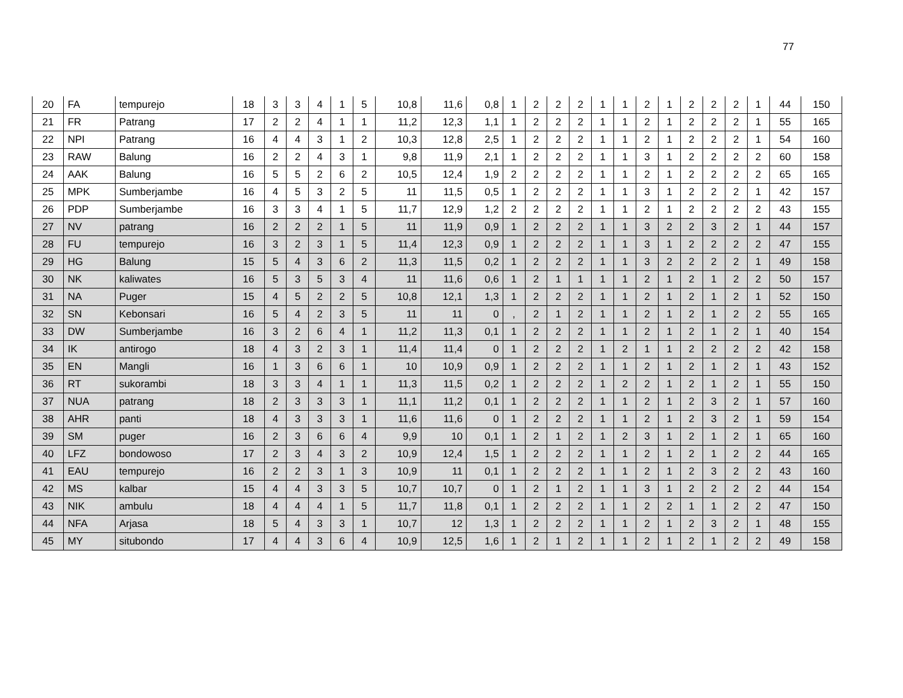77
| 20 | FA | tempurejo | 18 | 3 | 3 | 4 | 1 | 5 | 10,8 | 11,6 | 0,8 | 1 | 2 | 2 | 2 | 1 | 1 | 2 | 1 | 2 | 2 | 2 | 1 | 44 | 150 |
| 21 | FR | Patrang | 17 | 2 | 2 | 4 | 1 | 1 | 11,2 | 12,3 | 1,1 | 1 | 2 | 2 | 2 | 1 | 1 | 2 | 1 | 2 | 2 | 2 | 1 | 55 | 165 |
| 22 | NPI | Patrang | 16 | 4 | 4 | 3 | 1 | 2 | 10,3 | 12,8 | 2,5 | 1 | 2 | 2 | 2 | 1 | 1 | 2 | 1 | 2 | 2 | 2 | 1 | 54 | 160 |
| 23 | RAW | Balung | 16 | 2 | 2 | 4 | 3 | 1 | 9,8 | 11,9 | 2,1 | 1 | 2 | 2 | 2 | 1 | 1 | 3 | 1 | 2 | 2 | 2 | 2 | 60 | 158 |
| 24 | AAK | Balung | 16 | 5 | 5 | 2 | 6 | 2 | 10,5 | 12,4 | 1,9 | 2 | 2 | 2 | 2 | 1 | 1 | 2 | 1 | 2 | 2 | 2 | 2 | 65 | 165 |
| 25 | MPK | Sumberjambe | 16 | 4 | 5 | 3 | 2 | 5 | 11 | 11,5 | 0,5 | 1 | 2 | 2 | 2 | 1 | 1 | 3 | 1 | 2 | 2 | 2 | 1 | 42 | 157 |
| 26 | PDP | Sumberjambe | 16 | 3 | 3 | 4 | 1 | 5 | 11,7 | 12,9 | 1,2 | 2 | 2 | 2 | 2 | 1 | 1 | 2 | 1 | 2 | 2 | 2 | 2 | 43 | 155 |
| 27 | NV | patrang | 16 | 2 | 2 | 2 | 1 | 5 | 11 | 11,9 | 0,9 | 1 | 2 | 2 | 2 | 1 | 1 | 3 | 2 | 2 | 3 | 2 | 1 | 44 | 157 |
| 28 | FU | tempurejo | 16 | 3 | 2 | 3 | 1 | 5 | 11,4 | 12,3 | 0,9 | 1 | 2 | 2 | 2 | 1 | 1 | 3 | 1 | 2 | 2 | 2 | 2 | 47 | 155 |
| 29 | HG | Balung | 15 | 5 | 4 | 3 | 6 | 2 | 11,3 | 11,5 | 0,2 | 1 | 2 | 2 | 2 | 1 | 1 | 3 | 2 | 2 | 2 | 2 | 1 | 49 | 158 |
| 30 | NK | kaliwates | 16 | 5 | 3 | 5 | 3 | 4 | 11 | 11,6 | 0,6 | 1 | 2 | 1 | 1 | 1 | 1 | 2 | 1 | 2 | 1 | 2 | 2 | 50 | 157 |
| 31 | NA | Puger | 15 | 4 | 5 | 2 | 2 | 5 | 10,8 | 12,1 | 1,3 | 1 | 2 | 2 | 2 | 1 | 1 | 2 | 1 | 2 | 1 | 2 | 1 | 52 | 150 |
| 32 | SN | Kebonsari | 16 | 5 | 4 | 2 | 3 | 5 | 11 | 11 | 0 | , | 2 | 1 | 2 | 1 | 1 | 2 | 1 | 2 | 1 | 2 | 2 | 55 | 165 |
| 33 | DW | Sumberjambe | 16 | 3 | 2 | 6 | 4 | 1 | 11,2 | 11,3 | 0,1 | 1 | 2 | 2 | 2 | 1 | 1 | 2 | 1 | 2 | 1 | 2 | 1 | 40 | 154 |
| 34 | IK | antirogo | 18 | 4 | 3 | 2 | 3 | 1 | 11,4 | 11,4 | 0 | 1 | 2 | 2 | 2 | 1 | 2 | 1 | 1 | 2 | 2 | 2 | 2 | 42 | 158 |
| 35 | EN | Mangli | 16 | 1 | 3 | 6 | 6 | 1 | 10 | 10,9 | 0,9 | 1 | 2 | 2 | 2 | 1 | 1 | 2 | 1 | 2 | 1 | 2 | 1 | 43 | 152 |
| 36 | RT | sukorambi | 18 | 3 | 3 | 4 | 1 | 1 | 11,3 | 11,5 | 0,2 | 1 | 2 | 2 | 2 | 1 | 2 | 2 | 1 | 2 | 1 | 2 | 1 | 55 | 150 |
| 37 | NUA | patrang | 18 | 2 | 3 | 3 | 3 | 1 | 11,1 | 11,2 | 0,1 | 1 | 2 | 2 | 2 | 1 | 1 | 2 | 1 | 2 | 3 | 2 | 1 | 57 | 160 |
| 38 | AHR | panti | 18 | 4 | 3 | 3 | 3 | 1 | 11,6 | 11,6 | 0 | 1 | 2 | 2 | 2 | 1 | 1 | 2 | 1 | 2 | 3 | 2 | 1 | 59 | 154 |
| 39 | SM | puger | 16 | 2 | 3 | 6 | 6 | 4 | 9,9 | 10 | 0,1 | 1 | 2 | 1 | 2 | 1 | 2 | 3 | 1 | 2 | 1 | 2 | 1 | 65 | 160 |
| 40 | LFZ | bondowoso | 17 | 2 | 3 | 4 | 3 | 2 | 10,9 | 12,4 | 1,5 | 1 | 2 | 2 | 2 | 1 | 1 | 2 | 1 | 2 | 1 | 2 | 2 | 44 | 165 |
| 41 | EAU | tempurejo | 16 | 2 | 2 | 3 | 1 | 3 | 10,9 | 11 | 0,1 | 1 | 2 | 2 | 2 | 1 | 1 | 2 | 1 | 2 | 3 | 2 | 2 | 43 | 160 |
| 42 | MS | kalbar | 15 | 4 | 4 | 3 | 3 | 5 | 10,7 | 10,7 | 0 | 1 | 2 | 1 | 2 | 1 | 1 | 3 | 1 | 2 | 2 | 2 | 2 | 44 | 154 |
| 43 | NIK | ambulu | 18 | 4 | 4 | 4 | 1 | 5 | 11,7 | 11,8 | 0,1 | 1 | 2 | 2 | 2 | 1 | 1 | 2 | 2 | 1 | 1 | 2 | 2 | 47 | 150 |
| 44 | NFA | Arjasa | 18 | 5 | 4 | 3 | 3 | 1 | 10,7 | 12 | 1,3 | 1 | 2 | 2 | 2 | 1 | 1 | 2 | 1 | 2 | 3 | 2 | 1 | 48 | 155 |
| 45 | MY | situbondo | 17 | 4 | 4 | 3 | 6 | 4 | 10,9 | 12,5 | 1,6 | 1 | 2 | 1 | 2 | 1 | 1 | 2 | 1 | 2 | 1 | 2 | 2 | 49 | 158 |